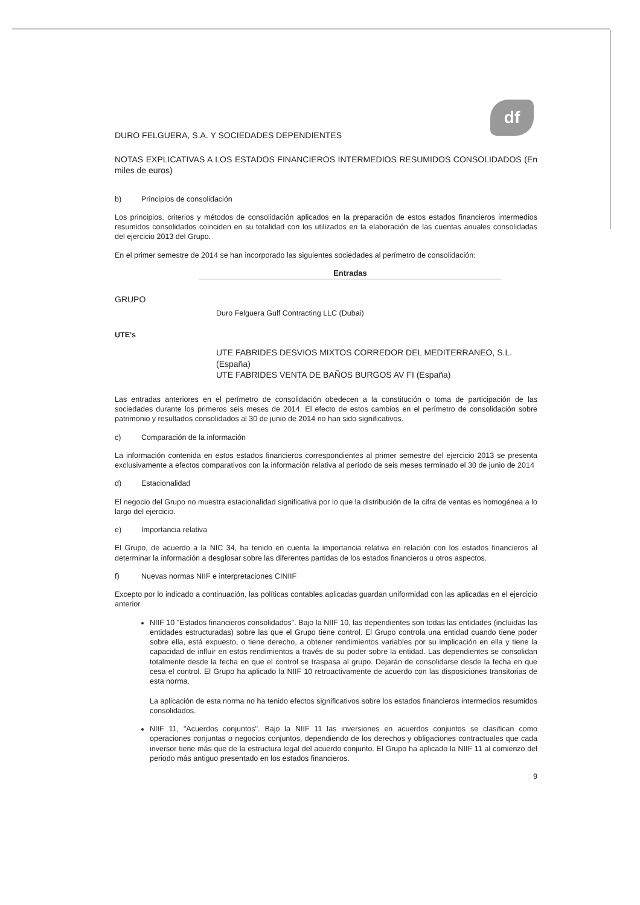df
DURO FELGUERA, S.A. Y SOCIEDADES DEPENDIENTES
NOTAS EXPLICATIVAS A LOS ESTADOS FINANCIEROS INTERMEDIOS RESUMIDOS CONSOLIDADOS (En miles de euros)
b) Principios de consolidación
Los principios, criterios y métodos de consolidación aplicados en la preparación de estos estados financieros intermedios resumidos consolidados coinciden en su totalidad con los utilizados en la elaboración de las cuentas anuales consolidadas del ejercicio 2013 del Grupo.
En el primer semestre de 2014 se han incorporado las siguientes sociedades al perímetro de consolidación:
Entradas
GRUPO
Duro Felguera Gulf Contracting LLC (Dubai)
UTE's
UTE FABRIDES DESVIOS MIXTOS CORREDOR DEL MEDITERRANEO, S.L. (España)
UTE FABRIDES VENTA DE BAÑOS BURGOS AV FI (España)
Las entradas anteriores en el perímetro de consolidación obedecen a la constitución o toma de participación de las sociedades durante los primeros seis meses de 2014. El efecto de estos cambios en el perímetro de consolidación sobre patrimonio y resultados consolidados al 30 de junio de 2014 no han sido significativos.
c) Comparación de la información
La información contenida en estos estados financieros correspondientes al primer semestre del ejercicio 2013 se presenta exclusivamente a efectos comparativos con la información relativa al período de seis meses terminado el 30 de junio de 2014
d) Estacionalidad
El negocio del Grupo no muestra estacionalidad significativa por lo que la distribución de la cifra de ventas es homogénea a lo largo del ejercicio.
e) Importancia relativa
El Grupo, de acuerdo a la NIC 34, ha tenido en cuenta la importancia relativa en relación con los estados financieros al determinar la información a desglosar sobre las diferentes partidas de los estados financieros u otros aspectos.
f) Nuevas normas NIIF e interpretaciones CINIIF
Excepto por lo indicado a continuación, las políticas contables aplicadas guardan uniformidad con las aplicadas en el ejercicio anterior.
NIIF 10 "Estados financieros consolidados". Bajo la NIIF 10, las dependientes son todas las entidades (incluidas las entidades estructuradas) sobre las que el Grupo tiene control. El Grupo controla una entidad cuando tiene poder sobre ella, está expuesto, o tiene derecho, a obtener rendimientos variables por su implicación en ella y tiene la capacidad de influir en estos rendimientos a través de su poder sobre la entidad. Las dependientes se consolidan totalmente desde la fecha en que el control se traspasa al grupo. Dejarán de consolidarse desde la fecha en que cesa el control. El Grupo ha aplicado la NIIF 10 retroactivamente de acuerdo con las disposiciones transitorias de esta norma.
La aplicación de esta norma no ha tenido efectos significativos sobre los estados financieros intermedios resumidos consolidados.
NIIF 11, "Acuerdos conjuntos". Bajo la NIIF 11 las inversiones en acuerdos conjuntos se clasifican como operaciones conjuntas o negocios conjuntos, dependiendo de los derechos y obligaciones contractuales que cada inversor tiene más que de la estructura legal del acuerdo conjunto. El Grupo ha aplicado la NIIF 11 al comienzo del periodo más antiguo presentado en los estados financieros.
9